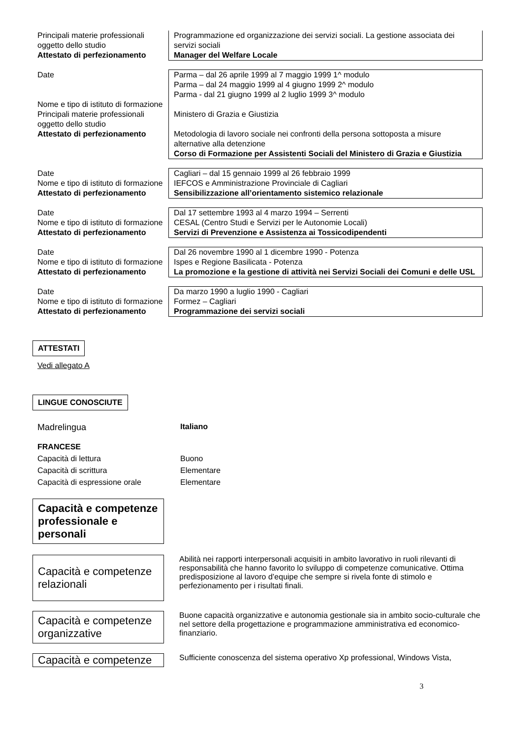| Principali materie professionali oggetto dello studio Attestato di perfezionamento | Programmazione ed organizzazione dei servizi sociali. La gestione associata dei servizi sociali Manager del Welfare Locale |
| Date Nome e tipo di istituto di formazione Principali materie professionali oggetto dello studio Attestato di perfezionamento | Parma – dal 26 aprile 1999 al 7 maggio 1999 1^ modulo Parma – dal 24 maggio 1999 al 4 giugno 1999 2^ modulo Parma - dal 21 giugno 1999 al 2 luglio 1999 3^ modulo Ministero di Grazia e Giustizia Metodologia di lavoro sociale nei confronti della persona sottoposta a misure alternative alla detenzione Corso di Formazione per Assistenti Sociali del Ministero di Grazia e Giustizia |
| Date Nome e tipo di istituto di formazione Attestato di perfezionamento | Cagliari – dal 15 gennaio 1999 al 26 febbraio 1999 IEFCOS e Amministrazione Provinciale di Cagliari Sensibilizzazione all’orientamento sistemico relazionale |
| Date Nome e tipo di istituto di formazione Attestato di perfezionamento | Dal 17 settembre 1993 al 4 marzo 1994 – Serrenti CESAL (Centro Studi e Servizi per le Autonomie Locali) Servizi di Prevenzione e Assistenza ai Tossicodipendenti |
| Date Nome e tipo di istituto di formazione Attestato di perfezionamento | Dal 26 novembre 1990 al 1 dicembre 1990 - Potenza Ispes e Regione Basilicata - Potenza La promozione e la gestione di attività nei Servizi Sociali dei Comuni e delle USL |
| Date Nome e tipo di istituto di formazione Attestato di perfezionamento | Da marzo 1990 a luglio 1990 - Cagliari Formez – Cagliari Programmazione dei servizi sociali |
ATTESTATI
Vedi allegato A
LINGUE CONOSCIUTE
Madrelingua Italiano
FRANCESE
Capacità di lettura Buono
Capacità di scrittura Elementare
Capacità di espressione orale Elementare
Capacità e competenze professionale e personali
Capacità e competenze relazionali
Abilità nei rapporti interpersonali acquisiti in ambito lavorativo in ruoli rilevanti di responsabilità che hanno favorito lo sviluppo di competenze comunicative. Ottima predisposizione al lavoro d’equipe che sempre si rivela fonte di stimolo e perfezionamento per i risultati finali.
Capacità e competenze organizzative
Buone capacità organizzative e autonomia gestionale sia in ambito socio-culturale che nel settore della progettazione e programmazione amministrativa ed economico-finanziario.
Capacità e competenze
Sufficiente conoscenza del sistema operativo Xp professional, Windows Vista,
3